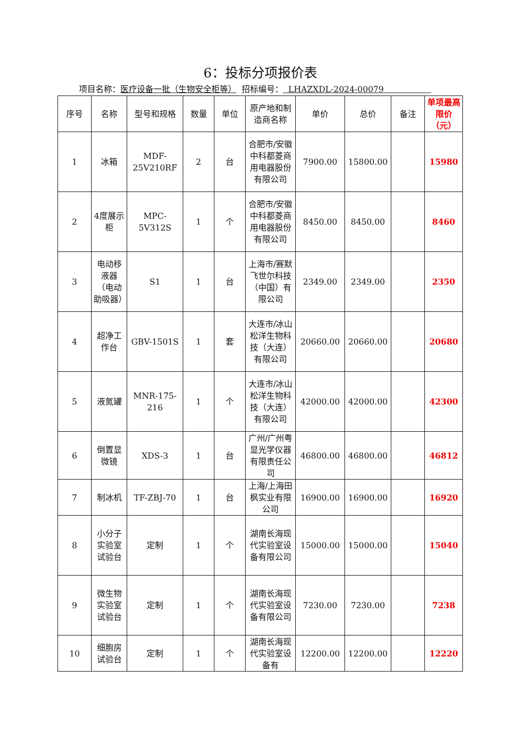6：投标分项报价表
项目名称：医疗设备一批（生物安全柜等） 招标编号： LHAZXDL-2024-00079
| 序号 | 名称 | 型号和规格 | 数量 | 单位 | 原产地和制造商名称 | 单价 | 总价 | 备注 | 单项最高限价（元） |
| --- | --- | --- | --- | --- | --- | --- | --- | --- | --- |
| 1 | 冰箱 | MDF-25V210RF | 2 | 台 | 合肥市/安徽中科都菱商用电器股份有限公司 | 7900.00 | 15800.00 | | 15980 |
| 2 | 4度展示柜 | MPC-5V312S | 1 | 个 | 合肥市/安徽中科都菱商用电器股份有限公司 | 8450.00 | 8450.00 | | 8460 |
| 3 | 电动移液器（电动助吸器） | S1 | 1 | 台 | 上海市/赛默飞世尔科技（中国）有限公司 | 2349.00 | 2349.00 | | 2350 |
| 4 | 超净工作台 | GBV-1501S | 1 | 套 | 大连市/冰山松洋生物科技（大连）有限公司 | 20660.00 | 20660.00 | | 20680 |
| 5 | 液氮罐 | MNR-175-216 | 1 | 个 | 大连市/冰山松洋生物科技（大连）有限公司 | 42000.00 | 42000.00 | | 42300 |
| 6 | 倒置显微镜 | XDS-3 | 1 | 台 | 广州/广州粤显光学仪器有限责任公司 | 46800.00 | 46800.00 | | 46812 |
| 7 | 制冰机 | TF-ZBJ-70 | 1 | 台 | 上海/上海田枫实业有限公司 | 16900.00 | 16900.00 | | 16920 |
| 8 | 小分子实验室试验台 | 定制 | 1 | 个 | 湖南长海现代实验室设备有限公司 | 15000.00 | 15000.00 | | 15040 |
| 9 | 微生物实验室试验台 | 定制 | 1 | 个 | 湖南长海现代实验室设备有限公司 | 7230.00 | 7230.00 | | 7238 |
| 10 | 细胞房试验台 | 定制 | 1 | 个 | 湖南长海现代实验室设备有 | 12200.00 | 12200.00 | | 12220 |